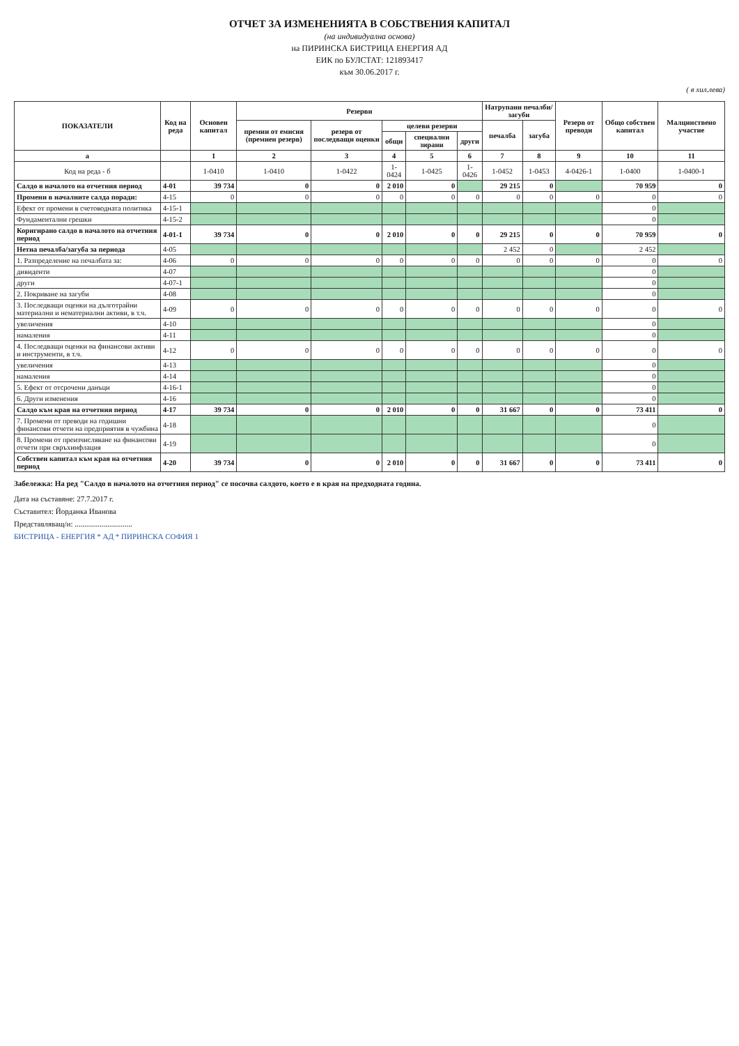ОТЧЕТ ЗА ИЗМЕНЕНИЯТА В СОБСТВЕНИЯ КАПИТАЛ
(на индивидуална основа)
на ПИРИНСКА БИСТРИЦА ЕНЕРГИЯ АД
ЕИК по БУЛСТАТ: 121893417
към 30.06.2017 г.
( в хил.лева)
| ПОКАЗАТЕЛИ | Код на реда | Основен капитал | Резерви | | | | | Натрупани печалби/загуби | | Резерв от преводи | Общо собствен капитал | Малцинствено участие |
| --- | --- | --- | --- | --- | --- | --- | --- | --- | --- | --- | --- | --- |
| | | | премии от емисия (премиен резерв) | резерв от последващи оценки | целеви резерви | | | печалба | загуба | | | |
| | | | | | общи | специални зирани | други | | | | | |
| а | | 1 | 2 | 3 | 4 | 5 | 6 | 7 | 8 | 9 | 10 | 11 |
| Код на реда - б | | 1-0410 | 1-0410 | 1-0422 | 1-0424 | 1-0425 | 1-0426 | 1-0452 | 1-0453 | 4-0426-1 | 1-0400 | 1-0400-1 |
| Салдо в началото на отчетния период | 4-01 | 39 734 | 0 | 0 | 2 010 | 0 | | 29 215 | 0 | | 70 959 | 0 |
| Промени в началните салда поради: | 4-15 | 0 | 0 | 0 | 0 | 0 | 0 | 0 | 0 | 0 | 0 | 0 |
| Ефект от промени в счетоводната политика | 4-15-1 | | | | | | | | | | 0 | |
| Фундаментални грешки | 4-15-2 | | | | | | | | | | 0 | |
| Коригирано салдо в началото на отчетния период | 4-01-1 | 39 734 | 0 | 0 | 2 010 | 0 | 0 | 29 215 | 0 | 0 | 70 959 | 0 |
| Нетна печалба/загуба за периода | 4-05 | | | | | | | 2 452 | 0 | | 2 452 | |
| 1. Разпределение на печалбата за: | 4-06 | 0 | 0 | 0 | 0 | 0 | 0 | 0 | 0 | 0 | 0 | 0 |
| дивиденти | 4-07 | | | | | | | | | | 0 | |
| други | 4-07-1 | | | | | | | | | | 0 | |
| 2. Покриване на загуби | 4-08 | | | | | | | | | | 0 | |
| 3. Последващи оценки на дълготрайни материални и нематериални активи, в т.ч. | 4-09 | 0 | 0 | 0 | 0 | 0 | 0 | 0 | 0 | 0 | 0 | 0 |
| увеличения | 4-10 | | | | | | | | | | 0 | |
| намаления | 4-11 | | | | | | | | | | 0 | |
| 4. Последващи оценки на финансови активи и инструменти, в т.ч. | 4-12 | 0 | 0 | 0 | 0 | 0 | 0 | 0 | 0 | 0 | 0 | 0 |
| увеличения | 4-13 | | | | | | | | | | 0 | |
| намаления | 4-14 | | | | | | | | | | 0 | |
| 5. Ефект от отсрочени данъци | 4-16-1 | | | | | | | | | | 0 | |
| 6. Други изменения | 4-16 | | | | | | | | | | 0 | |
| Салдо към края на отчетния период | 4-17 | 39 734 | 0 | 0 | 2 010 | 0 | 0 | 31 667 | 0 | 0 | 73 411 | 0 |
| 7. Промени от преводи на годишни финансови отчети на предприятия в чужбина | 4-18 | | | | | | | | | | 0 | |
| 8. Промени от преизчисляване на финансови отчети при свръхинфлация | 4-19 | | | | | | | | | | 0 | |
| Собствен капитал към края на отчетния период | 4-20 | 39 734 | 0 | 0 | 2 010 | 0 | 0 | 31 667 | 0 | 0 | 73 411 | 0 |
Забележка: На ред "Салдо в началото на отчетния период" се посочва салдото, което е в края на предходната година.
Дата на съставяне: 27.7.2017 г.
Съставител: Йорданка Иванова
Представляващ/и: ..............................
БИСТРИЦА - ЕНЕРГИЯ * АД * ПИРИНСКА СОФИЯ 1